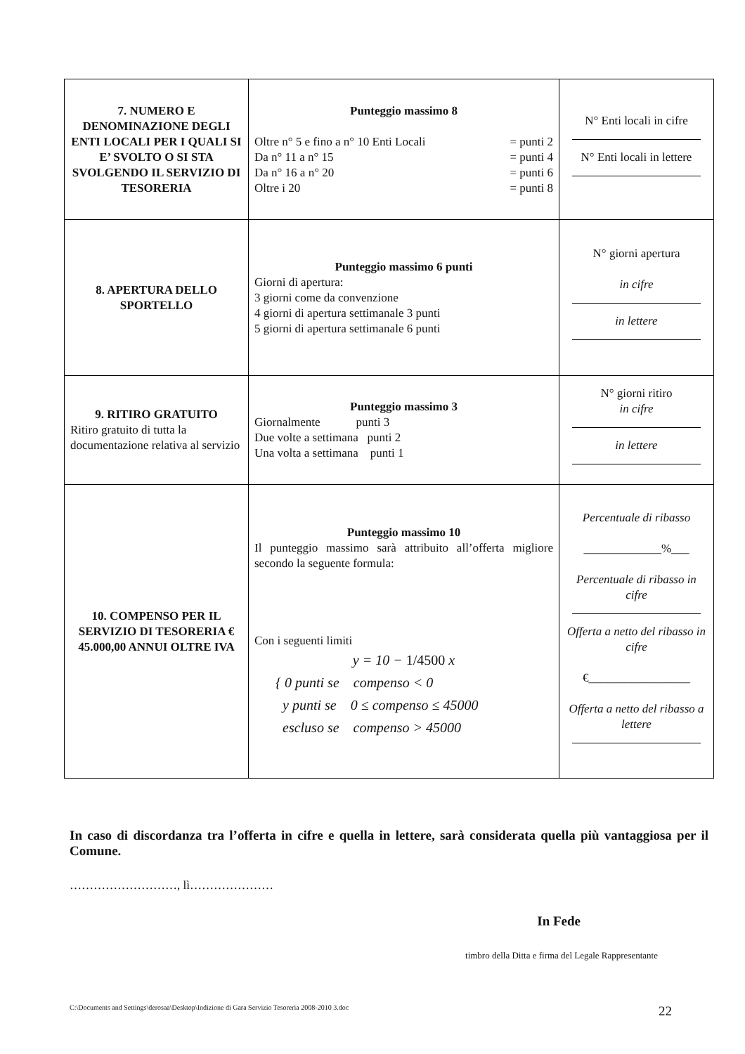| 7. NUMERO E DENOMINAZIONE DEGLI ENTI LOCALI PER I QUALI SI E’ SVOLTO O SI STA SVOLGENDO IL SERVIZIO DI TESORERIA | Punteggio massimo 8 Oltre n° 5 e fino a n° 10 Enti Locali = punti 2 Da n° 11 a n° 15 = punti 4 Da n° 16 a n° 20 = punti 6 Oltre i 20 = punti 8 | N° Enti locali in cifre N° Enti locali in lettere |
| 8. APERTURA DELLO SPORTELLO | Punteggio massimo 6 punti Giorni di apertura: 3 giorni come da convenzione 4 giorni di apertura settimanale 3 punti 5 giorni di apertura settimanale 6 punti | N° giorni apertura in cifre in lettere |
| 9. RITIRO GRATUITO Ritiro gratuito di tutta la documentazione relativa al servizio | Punteggio massimo 3 Giornalmente punti 3 Due volte a settimana punti 2 Una volta a settimana punti 1 | N° giorni ritiro in cifre in lettere |
| 10. COMPENSO PER IL SERVIZIO DI TESORERIA € 45.000,00 ANNUI OLTRE IVA | Punteggio massimo 10 Il punteggio massimo sarà attribuito all’offerta migliore secondo la seguente formula: Con i seguenti limiti y = 10 − 1/4500 x { 0 punti se compenso < 0 y punti se 0 ≤ compenso ≤ 45000 escluso se compenso > 45000 | Percentuale di ribasso _____________%___ Percentuale di ribasso in cifre Offerta a netto del ribasso in cifre €_________________ Offerta a netto del ribasso a lettere |
In caso di discordanza tra l’offerta in cifre e quella in lettere, sarà considerata quella più vantaggiosa per il Comune.
………………………, lì…………………
In Fede
timbro della Ditta e firma del Legale Rappresentante
C:\Documents and Settings\derosaa\Desktop\Indizione di Gara Servizio Tesoreria 2008-2010 3.doc 22